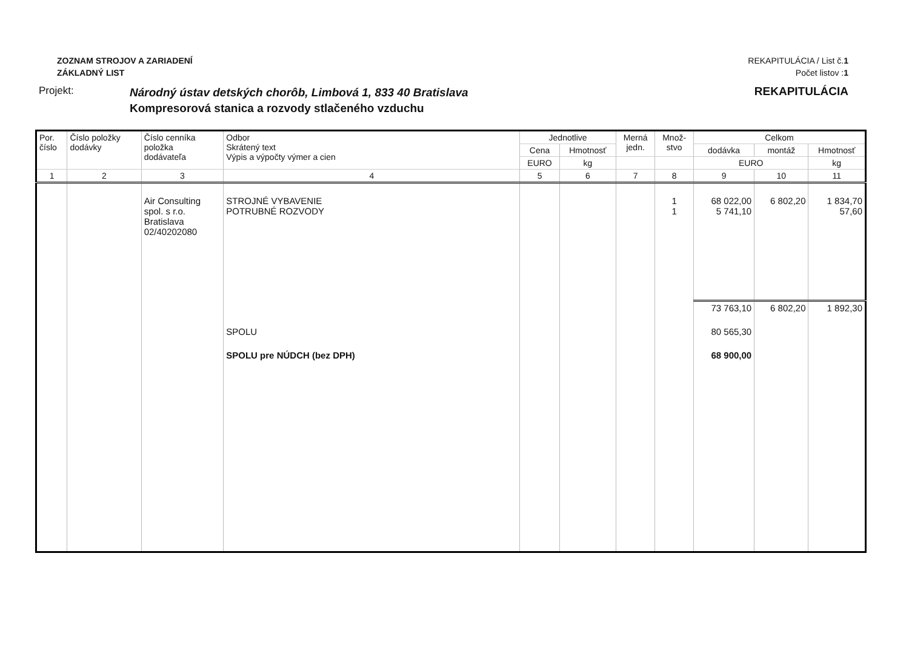ZOZNAM STROJOV A ZARIADENÍ
ZÁKLADNÝ LIST
REKAPITULÁCIA / List č.1
Počet listov :1
Projekt:
Národný ústav detských chorôb, Limbová 1, 833 40 Bratislava
Kompresorová stanica a rozvody stlačeného vzduchu
REKAPITULÁCIA
| Por. číslo | Číslo položky dodávky | Číslo cenníka položka dodávateľa | Odbor Skrátený text Výpis a výpočty výmer a cien | Jednotlive | | Merná jedn. | Množ- stvo | Celkom | | |
| --- | --- | --- | --- | --- | --- | --- | --- | --- | --- | --- |
| | | | | Cena | Hmotnosť | | | dodávka | montáž | Hmotnosť |
| | | | | EURO | kg | | | EURO | | kg |
| 1 | 2 | 3 | 4 | 5 | 6 | 7 | 8 | 9 | 10 | 11 |
| | | Air Consulting spol. s r.o. Bratislava 02/40202080 | STROJNÉ VYBAVENIE POTRUBNÉ ROZVODY | | | | 1 1 | 68 022,00 5 741,10 | 6 802,20 | 1 834,70 57,60 |
| | | | | | | | | 73 763,10 | 6 802,20 | 1 892,30 |
| | | | SPOLU | | | | | 80 565,30 | | |
| | | | SPOLU pre NÚDCH (bez DPH) | | | | | 68 900,00 | | |